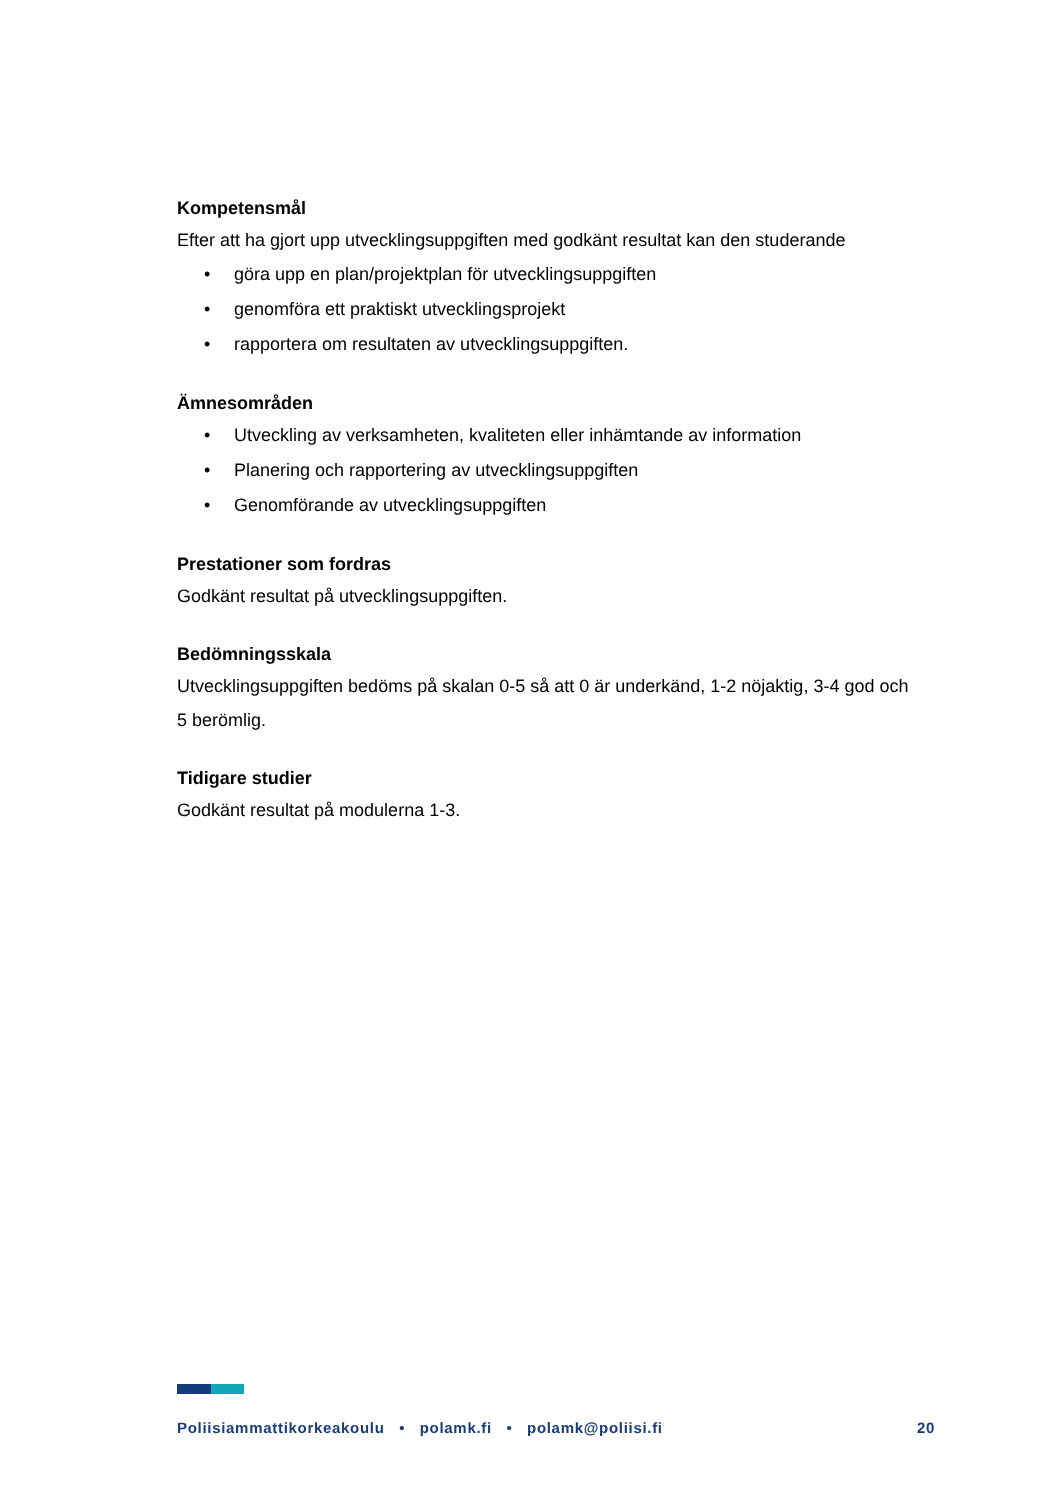Kompetensmål
Efter att ha gjort upp utvecklingsuppgiften med godkänt resultat kan den studerande
• göra upp en plan/projektplan för utvecklingsuppgiften
• genomföra ett praktiskt utvecklingsprojekt
• rapportera om resultaten av utvecklingsuppgiften.
Ämnesområden
• Utveckling av verksamheten, kvaliteten eller inhämtande av information
• Planering och rapportering av utvecklingsuppgiften
• Genomförande av utvecklingsuppgiften
Prestationer som fordras
Godkänt resultat på utvecklingsuppgiften.
Bedömningsskala
Utvecklingsuppgiften bedöms på skalan 0-5 så att 0 är underkänd, 1-2 nöjaktig, 3-4 god och 5 berömlig.
Tidigare studier
Godkänt resultat på modulerna 1-3.
Poliisiammattikorkeakoulu • polamk.fi • polamk@poliisi.fi 20